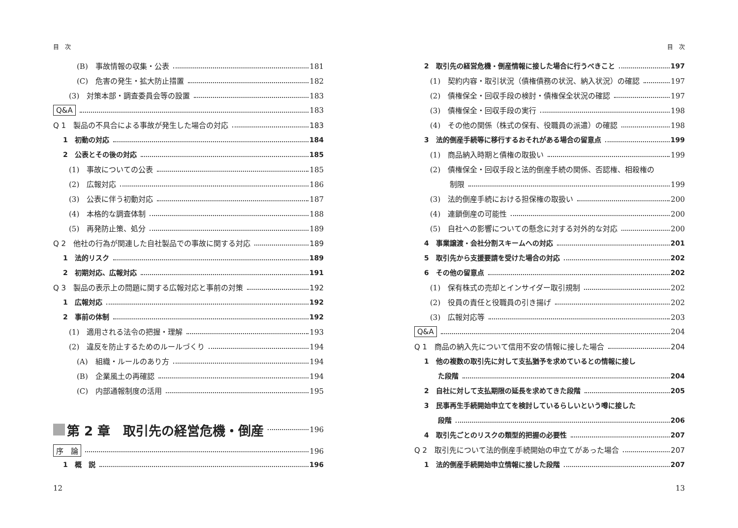目　次
(B)　事故情報の収集・公表 181
(C)　危害の発生・拡大防止措置 182
(3)　対策本部・調査委員会等の設置 183
Q&A 183
Q 1　製品の不具合による事故が発生した場合の対応 183
1　初動の対応 184
2　公表とその後の対応 185
(1)　事故についての公表 185
(2)　広報対応 186
(3)　公表に伴う初動対応 187
(4)　本格的な調査体制 188
(5)　再発防止策、処分 189
Q 2　他社の行為が関連した自社製品での事故に関する対応 189
1　法的リスク 189
2　初期対応、広報対応 191
Q 3　製品の表示上の問題に関する広報対応と事前の対策 192
1　広報対応 192
2　事前の体制 192
(1)　適用される法令の把握・理解 193
(2)　違反を防止するためのルールづくり 194
(A)　組織・ルールのあり方 194
(B)　企業風土の再確認 194
(C)　内部通報制度の活用 195
第 2 章　取引先の経営危機・倒産 196
序　論 196
1　概　説 196
12
目　次
2　取引先の経営危機・倒産情報に接した場合に行うべきこと 197
(1)　契約内容・取引状況（債権債務の状況、納入状況）の確認 197
(2)　債権保全・回収手段の検討・債権保全状況の確認 197
(3)　債権保全・回収手段の実行 198
(4)　その他の関係（株式の保有、役職員の派遣）の確認 198
3　法的倒産手続等に移行するおそれがある場合の留意点 199
(1)　商品納入時期と債権の取扱い 199
(2)　債権保全・回収手段と法的倒産手続の関係、否認権、相殺権の
制限 199
(3)　法的倒産手続における担保権の取扱い 200
(4)　連鎖倒産の可能性 200
(5)　自社への影響についての懸念に対する対外的な対応 200
4　事業譲渡・会社分割スキームへの対応 201
5　取引先から支援要請を受けた場合の対応 202
6　その他の留意点 202
(1)　保有株式の売却とインサイダー取引規制 202
(2)　役員の責任と役職員の引き揚げ 202
(3)　広報対応等 203
Q&A 204
Q 1　商品の納入先について信用不安の情報に接した場合 204
1　他の複数の取引先に対して支払猶予を求めているとの情報に接し
た段階 204
2　自社に対して支払期限の延長を求めてきた段階 205
3　民事再生手続開始申立てを検討しているらしいという噂に接した
段階 206
4　取引先ごとのリスクの類型的把握の必要性 207
Q 2　取引先について法的倒産手続開始の申立てがあった場合 207
1　法的倒産手続開始申立情報に接した段階 207
13